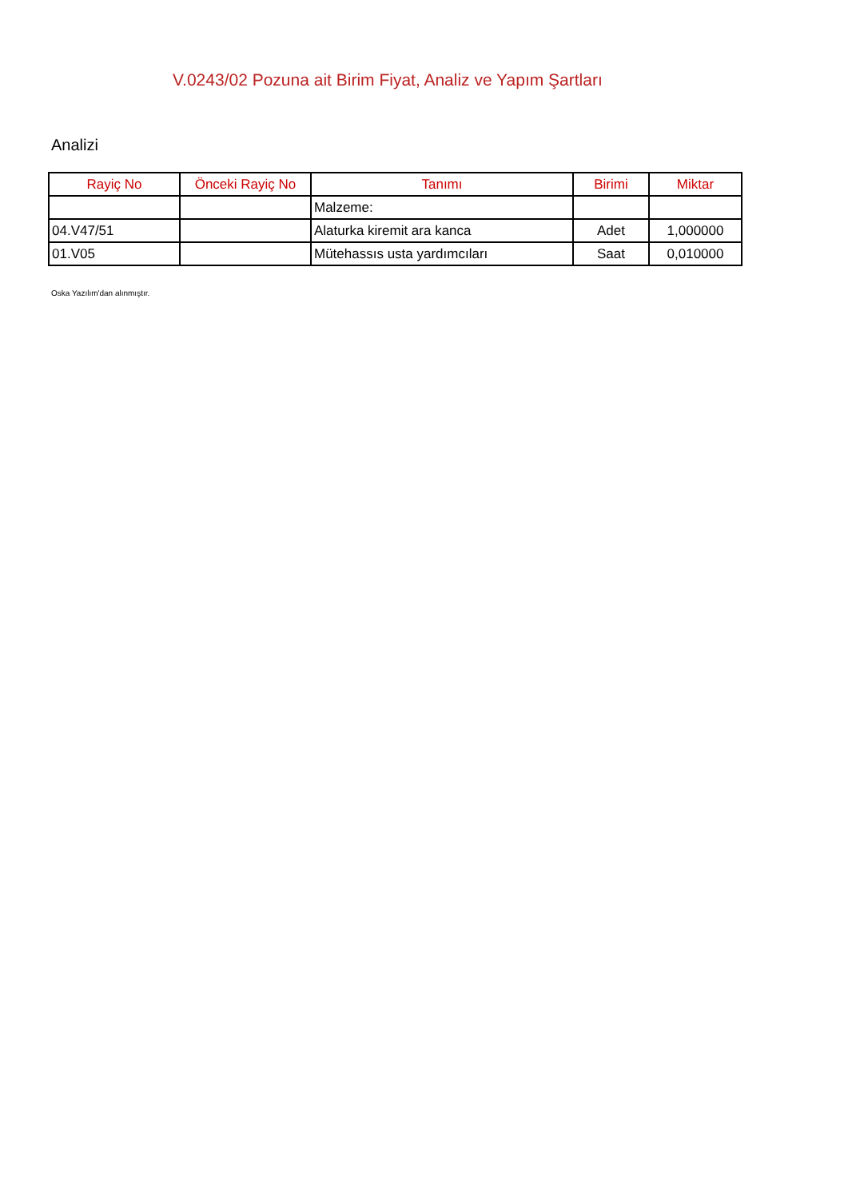V.0243/02 Pozuna ait Birim Fiyat, Analiz ve Yapım Şartları
Analizi
| Rayiç No | Önceki Rayiç No | Tanımı | Birimi | Miktar |
| --- | --- | --- | --- | --- |
| | | Malzeme: | | |
| 04.V47/51 | | Alaturka kiremit ara kanca | Adet | 1,000000 |
| 01.V05 | | Mütehassıs usta yardımcıları | Saat | 0,010000 |
Oska Yazılım'dan alınmıştır.